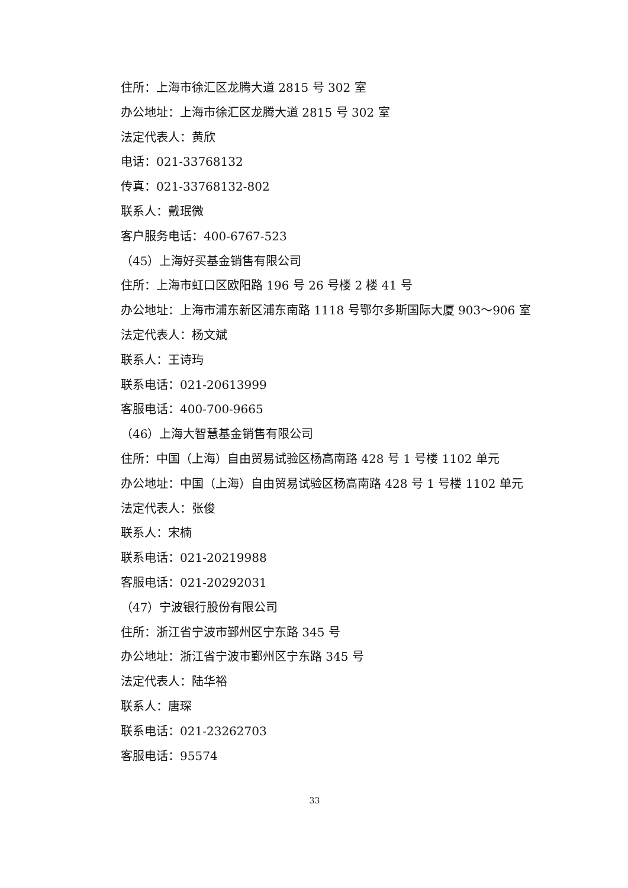住所：上海市徐汇区龙腾大道 2815 号 302 室
办公地址：上海市徐汇区龙腾大道 2815 号 302 室
法定代表人：黄欣
电话：021-33768132
传真：021-33768132-802
联系人：戴珉微
客户服务电话：400-6767-523
（45）上海好买基金销售有限公司
住所：上海市虹口区欧阳路 196 号 26 号楼 2 楼 41 号
办公地址：上海市浦东新区浦东南路 1118 号鄂尔多斯国际大厦 903～906 室
法定代表人：杨文斌
联系人：王诗玙
联系电话：021-20613999
客服电话：400-700-9665
（46）上海大智慧基金销售有限公司
住所：中国（上海）自由贸易试验区杨高南路 428 号 1 号楼 1102 单元
办公地址：中国（上海）自由贸易试验区杨高南路 428 号 1 号楼 1102 单元
法定代表人：张俊
联系人：宋楠
联系电话：021-20219988
客服电话：021-20292031
（47）宁波银行股份有限公司
住所：浙江省宁波市鄞州区宁东路 345 号
办公地址：浙江省宁波市鄞州区宁东路 345 号
法定代表人：陆华裕
联系人：唐琛
联系电话：021-23262703
客服电话：95574
33